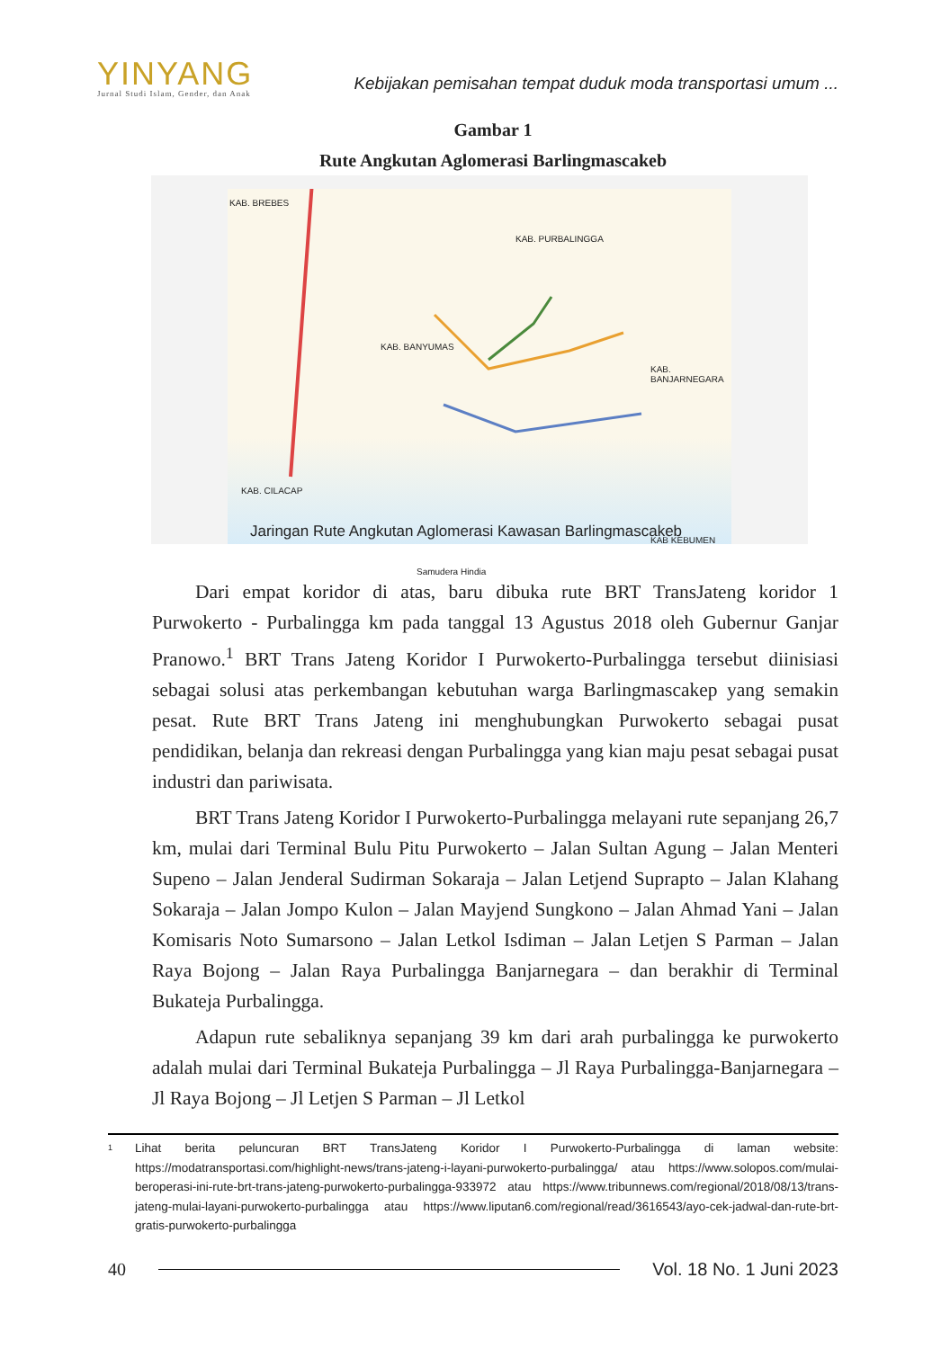YINYANG
Jurnal Studi Islam, Gender, dan Anak
Kebijakan pemisahan tempat duduk moda transportasi umum ...
Gambar 1
Rute Angkutan Aglomerasi Barlingmascakeb
KAB. BREBES
KAB. PURBALINGGA
KAB. BANYUMAS
KAB. BANJARNEGARA
KAB. CILACAP
KAB KEBUMEN
Samudera Hindia
Jaringan Rute Angkutan Aglomerasi Kawasan Barlingmascakeb
Dari empat koridor di atas, baru dibuka rute BRT TransJateng koridor 1 Purwokerto - Purbalingga km pada tanggal 13 Agustus 2018 oleh Gubernur Ganjar Pranowo.<sup>1</sup> BRT Trans Jateng Koridor I Purwokerto-Purbalingga tersebut diinisiasi sebagai solusi atas perkembangan kebutuhan warga Barlingmascakep yang semakin pesat. Rute BRT Trans Jateng ini menghubungkan Purwokerto sebagai pusat pendidikan, belanja dan rekreasi dengan Purbalingga yang kian maju pesat sebagai pusat industri dan pariwisata.
BRT Trans Jateng Koridor I Purwokerto-Purbalingga melayani rute sepanjang 26,7 km, mulai dari Terminal Bulu Pitu Purwokerto – Jalan Sultan Agung – Jalan Menteri Supeno – Jalan Jenderal Sudirman Sokaraja – Jalan Letjend Suprapto – Jalan Klahang Sokaraja – Jalan Jompo Kulon – Jalan Mayjend Sungkono – Jalan Ahmad Yani – Jalan Komisaris Noto Sumarsono – Jalan Letkol Isdiman – Jalan Letjen S Parman – Jalan Raya Bojong – Jalan Raya Purbalingga Banjarnegara – dan berakhir di Terminal Bukateja Purbalingga.
Adapun rute sebaliknya sepanjang 39 km dari arah purbalingga ke purwokerto adalah mulai dari Terminal Bukateja Purbalingga – Jl Raya Purbalingga-Banjarnegara – Jl Raya Bojong – Jl Letjen S Parman – Jl Letkol
1
Lihat berita peluncuran BRT TransJateng Koridor I Purwokerto-Purbalingga di laman website: https://modatransportasi.com/highlight-news/trans-jateng-i-layani-purwokerto-purbalingga/ atau https://www.solopos.com/mulai-beroperasi-ini-rute-brt-trans-jateng-purwokerto-purbalingga-933972 atau https://www.tribunnews.com/regional/2018/08/13/trans-jateng-mulai-layani-purwokerto-purbalingga atau https://www.liputan6.com/regional/read/3616543/ayo-cek-jadwal-dan-rute-brt-gratis-purwokerto-purbalingga
40 Vol. 18 No. 1 Juni 2023